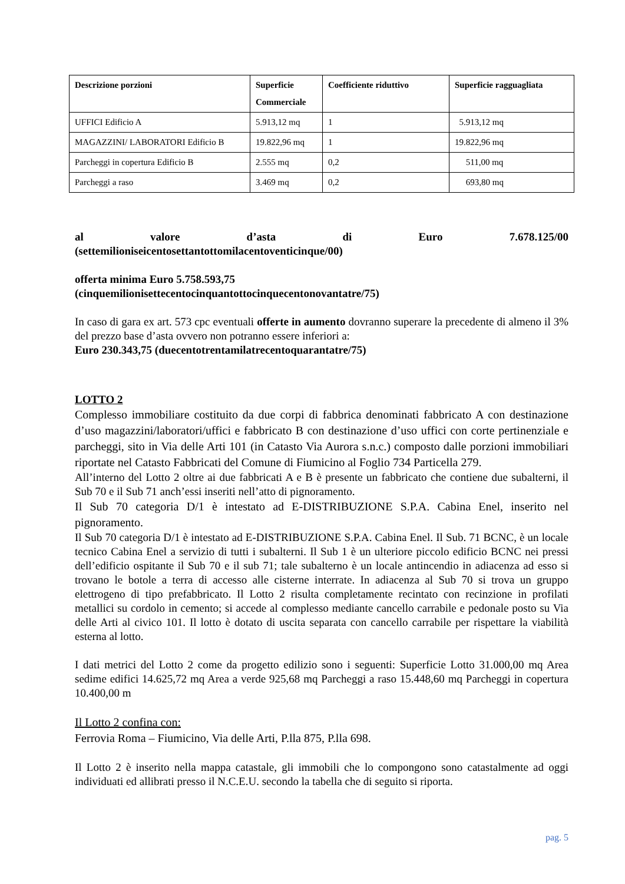| Descrizione porzioni | Superficie Commerciale | Coefficiente riduttivo | Superficie ragguagliata |
| --- | --- | --- | --- |
| UFFICI Edificio A | 5.913,12 mq | 1 | 5.913,12 mq |
| MAGAZZINI/ LABORATORI Edificio B | 19.822,96 mq | 1 | 19.822,96 mq |
| Parcheggi in copertura Edificio B | 2.555 mq | 0,2 | 511,00 mq |
| Parcheggi a raso | 3.469 mq | 0,2 | 693,80 mq |
al valore d’asta di Euro 7.678.125/00
(settemilioniseicentosettantottomilacentoventicinque/00)
offerta minima Euro 5.758.593,75
(cinquemilionisettecentocinquantottocinquecentonovantatre/75)
In caso di gara ex art. 573 cpc eventuali offerte in aumento dovranno superare la precedente di almeno il 3% del prezzo base d’asta ovvero non potranno essere inferiori a:
Euro 230.343,75 (duecentotrentamilatrecentoquarantatre/75)
LOTTO 2
Complesso immobiliare costituito da due corpi di fabbrica denominati fabbricato A con destinazione d’uso magazzini/laboratori/uffici e fabbricato B con destinazione d’uso uffici con corte pertinenziale e parcheggi, sito in Via delle Arti 101 (in Catasto Via Aurora s.n.c.) composto dalle porzioni immobiliari riportate nel Catasto Fabbricati del Comune di Fiumicino al Foglio 734 Particella 279.
All’interno del Lotto 2 oltre ai due fabbricati A e B è presente un fabbricato che contiene due subalterni, il Sub 70 e il Sub 71 anch’essi inseriti nell’atto di pignoramento.
Il Sub 70 categoria D/1 è intestato ad E-DISTRIBUZIONE S.P.A. Cabina Enel, inserito nel pignoramento.
Il Sub 70 categoria D/1 è intestato ad E-DISTRIBUZIONE S.P.A. Cabina Enel. Il Sub. 71 BCNC, è un locale tecnico Cabina Enel a servizio di tutti i subalterni. Il Sub 1 è un ulteriore piccolo edificio BCNC nei pressi dell’edificio ospitante il Sub 70 e il sub 71; tale subalterno è un locale antincendio in adiacenza ad esso si trovano le botole a terra di accesso alle cisterne interrate. In adiacenza al Sub 70 si trova un gruppo elettrogeno di tipo prefabbricato. Il Lotto 2 risulta completamente recintato con recinzione in profilati metallici su cordolo in cemento; si accede al complesso mediante cancello carrabile e pedonale posto su Via delle Arti al civico 101. Il lotto è dotato di uscita separata con cancello carrabile per rispettare la viabilità esterna al lotto.
I dati metrici del Lotto 2 come da progetto edilizio sono i seguenti: Superficie Lotto 31.000,00 mq Area sedime edifici 14.625,72 mq Area a verde 925,68 mq Parcheggi a raso 15.448,60 mq Parcheggi in copertura 10.400,00 m
Il Lotto 2 confina con:
Ferrovia Roma – Fiumicino, Via delle Arti, P.lla 875, P.lla 698.
Il Lotto 2 è inserito nella mappa catastale, gli immobili che lo compongono sono catastalmente ad oggi individuati ed allibrati presso il N.C.E.U. secondo la tabella che di seguito si riporta.
pag. 5